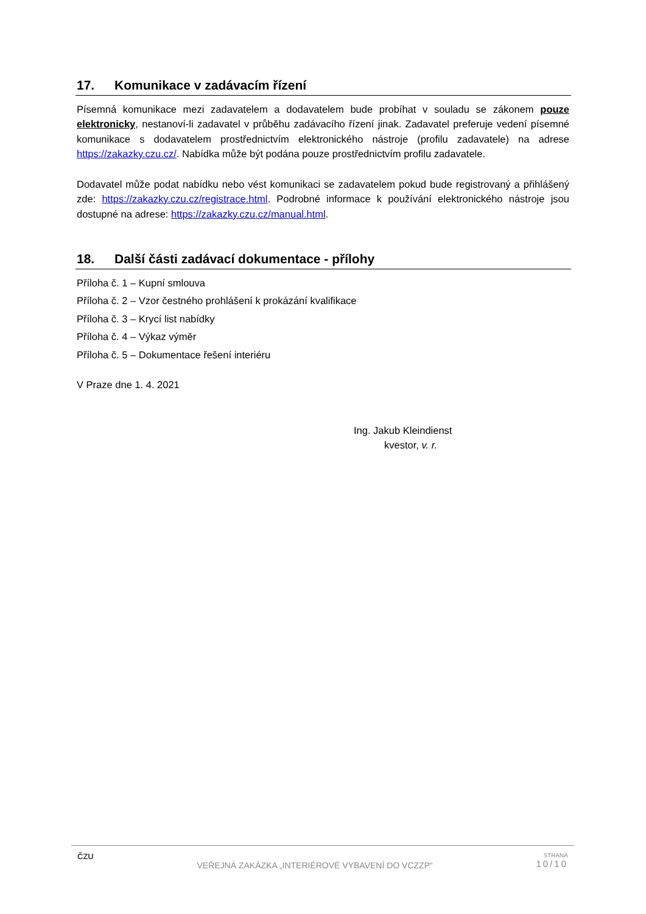17. Komunikace v zadávacím řízení
Písemná komunikace mezi zadavatelem a dodavatelem bude probíhat v souladu se zákonem pouze elektronicky, nestanoví-li zadavatel v průběhu zadávacího řízení jinak. Zadavatel preferuje vedení písemné komunikace s dodavatelem prostřednictvím elektronického nástroje (profilu zadavatele) na adrese https://zakazky.czu.cz/. Nabídka může být podána pouze prostřednictvím profilu zadavatele.
Dodavatel může podat nabídku nebo vést komunikaci se zadavatelem pokud bude registrovaný a přihlášený zde: https://zakazky.czu.cz/registrace.html. Podrobné informace k používání elektronického nástroje jsou dostupné na adrese: https://zakazky.czu.cz/manual.html.
18. Další části zadávací dokumentace - přílohy
Příloha č. 1 – Kupní smlouva
Příloha č. 2 – Vzor čestného prohlášení k prokázání kvalifikace
Příloha č. 3 – Krycí list nabídky
Příloha č. 4 – Výkaz výměr
Příloha č. 5 – Dokumentace řešení interiéru
V Praze dne 1. 4. 2021
Ing. Jakub Kleindienst
kvestor, v. r.
ČZU
VEŘEJNÁ ZAKÁZKA „INTERIÉROVÉ VYBAVENÍ DO VCZZP“
STRANA
10/10